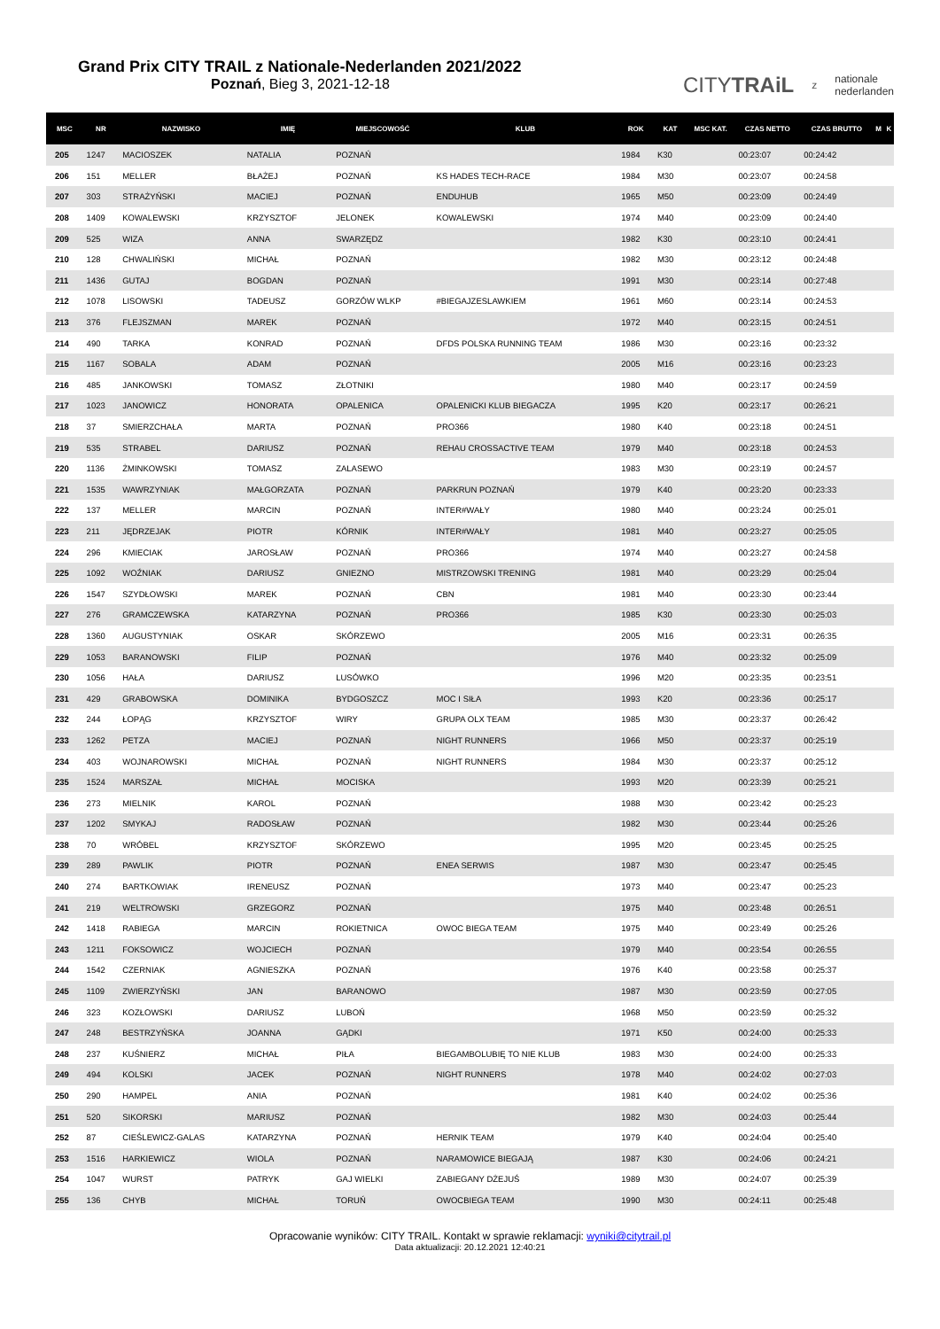Grand Prix CITY TRAIL z Nationale-Nederlanden 2021/2022
Poznań, Bieg 3, 2021-12-18
CITYTRAiL z nationale
nederlanden
| MSC | NR | NAZWISKO | IMIĘ | MIEJSCOWOŚĆ | KLUB | ROK | KAT | MSC KAT. | CZAS NETTO | CZAS BRUTTO | M | K |
| --- | --- | --- | --- | --- | --- | --- | --- | --- | --- | --- | --- | --- |
| 205 | 1247 | MACIOSZEK | NATALIA | POZNAŃ | | 1984 | K30 | | 00:23:07 | 00:24:42 | | |
| 206 | 151 | MELLER | BŁAŻEJ | POZNAŃ | KS HADES TECH-RACE | 1984 | M30 | | 00:23:07 | 00:24:58 | | |
| 207 | 303 | STRAŻYŃSKI | MACIEJ | POZNAŃ | ENDUHUB | 1965 | M50 | | 00:23:09 | 00:24:49 | | |
| 208 | 1409 | KOWALEWSKI | KRZYSZTOF | JELONEK | KOWALEWSKI | 1974 | M40 | | 00:23:09 | 00:24:40 | | |
| 209 | 525 | WIZA | ANNA | SWARZĘDZ | | 1982 | K30 | | 00:23:10 | 00:24:41 | | |
| 210 | 128 | CHWALIŃSKI | MICHAŁ | POZNAŃ | | 1982 | M30 | | 00:23:12 | 00:24:48 | | |
| 211 | 1436 | GUTAJ | BOGDAN | POZNAŃ | | 1991 | M30 | | 00:23:14 | 00:27:48 | | |
| 212 | 1078 | LISOWSKI | TADEUSZ | GORZÓW WLKP | #BIEGAJZESLAWKIEM | 1961 | M60 | | 00:23:14 | 00:24:53 | | |
| 213 | 376 | FLEJSZMAN | MAREK | POZNAŃ | | 1972 | M40 | | 00:23:15 | 00:24:51 | | |
| 214 | 490 | TARKA | KONRAD | POZNAŃ | DFDS POLSKA RUNNING TEAM | 1986 | M30 | | 00:23:16 | 00:23:32 | | |
| 215 | 1167 | SOBALA | ADAM | POZNAŃ | | 2005 | M16 | | 00:23:16 | 00:23:23 | | |
| 216 | 485 | JANKOWSKI | TOMASZ | ZŁOTNIKI | | 1980 | M40 | | 00:23:17 | 00:24:59 | | |
| 217 | 1023 | JANOWICZ | HONORATA | OPALENICA | OPALENICKI KLUB BIEGACZA | 1995 | K20 | | 00:23:17 | 00:26:21 | | |
| 218 | 37 | SMIERZCHAŁA | MARTA | POZNAŃ | PRO366 | 1980 | K40 | | 00:23:18 | 00:24:51 | | |
| 219 | 535 | STRABEL | DARIUSZ | POZNAŃ | REHAU CROSSACTIVE TEAM | 1979 | M40 | | 00:23:18 | 00:24:53 | | |
| 220 | 1136 | ŻMINKOWSKI | TOMASZ | ZALASEWO | | 1983 | M30 | | 00:23:19 | 00:24:57 | | |
| 221 | 1535 | WAWRZYNIAK | MAŁGORZATA | POZNAŃ | PARKRUN POZNAŃ | 1979 | K40 | | 00:23:20 | 00:23:33 | | |
| 222 | 137 | MELLER | MARCIN | POZNAŃ | INTER#WAŁY | 1980 | M40 | | 00:23:24 | 00:25:01 | | |
| 223 | 211 | JĘDRZEJAK | PIOTR | KÓRNIK | INTER#WAŁY | 1981 | M40 | | 00:23:27 | 00:25:05 | | |
| 224 | 296 | KMIECIAK | JAROSŁAW | POZNAŃ | PRO366 | 1974 | M40 | | 00:23:27 | 00:24:58 | | |
| 225 | 1092 | WOŹNIAK | DARIUSZ | GNIEZNO | MISTRZOWSKI TRENING | 1981 | M40 | | 00:23:29 | 00:25:04 | | |
| 226 | 1547 | SZYDŁOWSKI | MAREK | POZNAŃ | CBN | 1981 | M40 | | 00:23:30 | 00:23:44 | | |
| 227 | 276 | GRAMCZEWSKA | KATARZYNA | POZNAŃ | PRO366 | 1985 | K30 | | 00:23:30 | 00:25:03 | | |
| 228 | 1360 | AUGUSTYNIAK | OSKAR | SKÓRZEWO | | 2005 | M16 | | 00:23:31 | 00:26:35 | | |
| 229 | 1053 | BARANOWSKI | FILIP | POZNAŃ | | 1976 | M40 | | 00:23:32 | 00:25:09 | | |
| 230 | 1056 | HAŁA | DARIUSZ | LUSÓWKO | | 1996 | M20 | | 00:23:35 | 00:23:51 | | |
| 231 | 429 | GRABOWSKA | DOMINIKA | BYDGOSZCZ | MOC I SIŁA | 1993 | K20 | | 00:23:36 | 00:25:17 | | |
| 232 | 244 | ŁOPĄG | KRZYSZTOF | WIRY | GRUPA OLX TEAM | 1985 | M30 | | 00:23:37 | 00:26:42 | | |
| 233 | 1262 | PETZA | MACIEJ | POZNAŃ | NIGHT RUNNERS | 1966 | M50 | | 00:23:37 | 00:25:19 | | |
| 234 | 403 | WOJNAROWSKI | MICHAŁ | POZNAŃ | NIGHT RUNNERS | 1984 | M30 | | 00:23:37 | 00:25:12 | | |
| 235 | 1524 | MARSZAŁ | MICHAŁ | MOCISKA | | 1993 | M20 | | 00:23:39 | 00:25:21 | | |
| 236 | 273 | MIELNIK | KAROL | POZNAŃ | | 1988 | M30 | | 00:23:42 | 00:25:23 | | |
| 237 | 1202 | SMYKAJ | RADOSŁAW | POZNAŃ | | 1982 | M30 | | 00:23:44 | 00:25:26 | | |
| 238 | 70 | WRÓBEL | KRZYSZTOF | SKÓRZEWO | | 1995 | M20 | | 00:23:45 | 00:25:25 | | |
| 239 | 289 | PAWLIK | PIOTR | POZNAŃ | ENEA SERWIS | 1987 | M30 | | 00:23:47 | 00:25:45 | | |
| 240 | 274 | BARTKOWIAK | IRENEUSZ | POZNAŃ | | 1973 | M40 | | 00:23:47 | 00:25:23 | | |
| 241 | 219 | WELTROWSKI | GRZEGORZ | POZNAŃ | | 1975 | M40 | | 00:23:48 | 00:26:51 | | |
| 242 | 1418 | RABIEGA | MARCIN | ROKIETNICA | OWOC BIEGA TEAM | 1975 | M40 | | 00:23:49 | 00:25:26 | | |
| 243 | 1211 | FOKSOWICZ | WOJCIECH | POZNAŃ | | 1979 | M40 | | 00:23:54 | 00:26:55 | | |
| 244 | 1542 | CZERNIAK | AGNIESZKA | POZNAŃ | | 1976 | K40 | | 00:23:58 | 00:25:37 | | |
| 245 | 1109 | ZWIERZYŃSKI | JAN | BARANOWO | | 1987 | M30 | | 00:23:59 | 00:27:05 | | |
| 246 | 323 | KOZŁOWSKI | DARIUSZ | LUBOŃ | | 1968 | M50 | | 00:23:59 | 00:25:32 | | |
| 247 | 248 | BESTRZYŃSKA | JOANNA | GĄDKI | | 1971 | K50 | | 00:24:00 | 00:25:33 | | |
| 248 | 237 | KUŚNIERZ | MICHAŁ | PIŁA | BIEGAMBOLUBIĘ TO NIE KLUB | 1983 | M30 | | 00:24:00 | 00:25:33 | | |
| 249 | 494 | KOLSKI | JACEK | POZNAŃ | NIGHT RUNNERS | 1978 | M40 | | 00:24:02 | 00:27:03 | | |
| 250 | 290 | HAMPEL | ANIA | POZNAŃ | | 1981 | K40 | | 00:24:02 | 00:25:36 | | |
| 251 | 520 | SIKORSKI | MARIUSZ | POZNAŃ | | 1982 | M30 | | 00:24:03 | 00:25:44 | | |
| 252 | 87 | CIEŚLEWICZ-GALAS | KATARZYNA | POZNAŃ | HERNIK TEAM | 1979 | K40 | | 00:24:04 | 00:25:40 | | |
| 253 | 1516 | HARKIEWICZ | WIOLA | POZNAŃ | NARAMOWICE BIEGAJĄ | 1987 | K30 | | 00:24:06 | 00:24:21 | | |
| 254 | 1047 | WURST | PATRYK | GAJ WIELKI | ZABIEGANY DŻEJUŚ | 1989 | M30 | | 00:24:07 | 00:25:39 | | |
| 255 | 136 | CHYB | MICHAŁ | TORUŃ | OWOCBIEGA TEAM | 1990 | M30 | | 00:24:11 | 00:25:48 | | |
Opracowanie wyników: CITY TRAIL. Kontakt w sprawie reklamacji: wyniki@citytrail.pl
Data aktualizacji: 20.12.2021 12:40:21